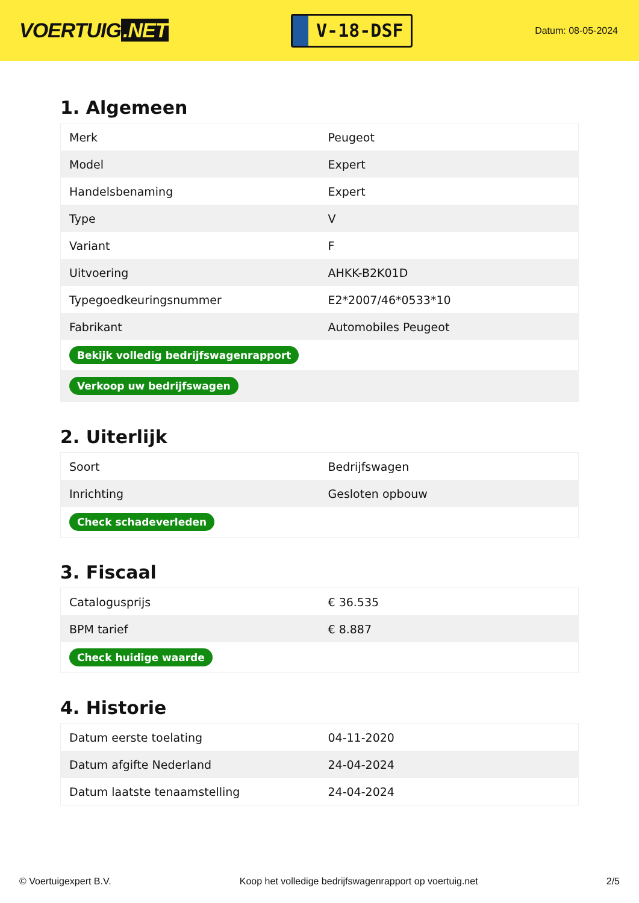VOERTUIG.NET
V-18-DSF
Datum: 08-05-2024
1. Algemeen
| Merk | Peugeot |
| Model | Expert |
| Handelsbenaming | Expert |
| Type | V |
| Variant | F |
| Uitvoering | AHKK-B2K01D |
| Typegoedkeuringsnummer | E2*2007/46*0533*10 |
| Fabrikant | Automobiles Peugeot |
| Bekijk volledig bedrijfswagenrapport | |
| Verkoop uw bedrijfswagen | |
2. Uiterlijk
| Soort | Bedrijfswagen |
| Inrichting | Gesloten opbouw |
| Check schadeverleden | |
3. Fiscaal
| Catalogusprijs | € 36.535 |
| BPM tarief | € 8.887 |
| Check huidige waarde | |
4. Historie
| Datum eerste toelating | 04-11-2020 |
| Datum afgifte Nederland | 24-04-2024 |
| Datum laatste tenaamstelling | 24-04-2024 |
© Voertuigexpert B.V. Koop het volledige bedrijfswagenrapport op voertuig.net 2/5